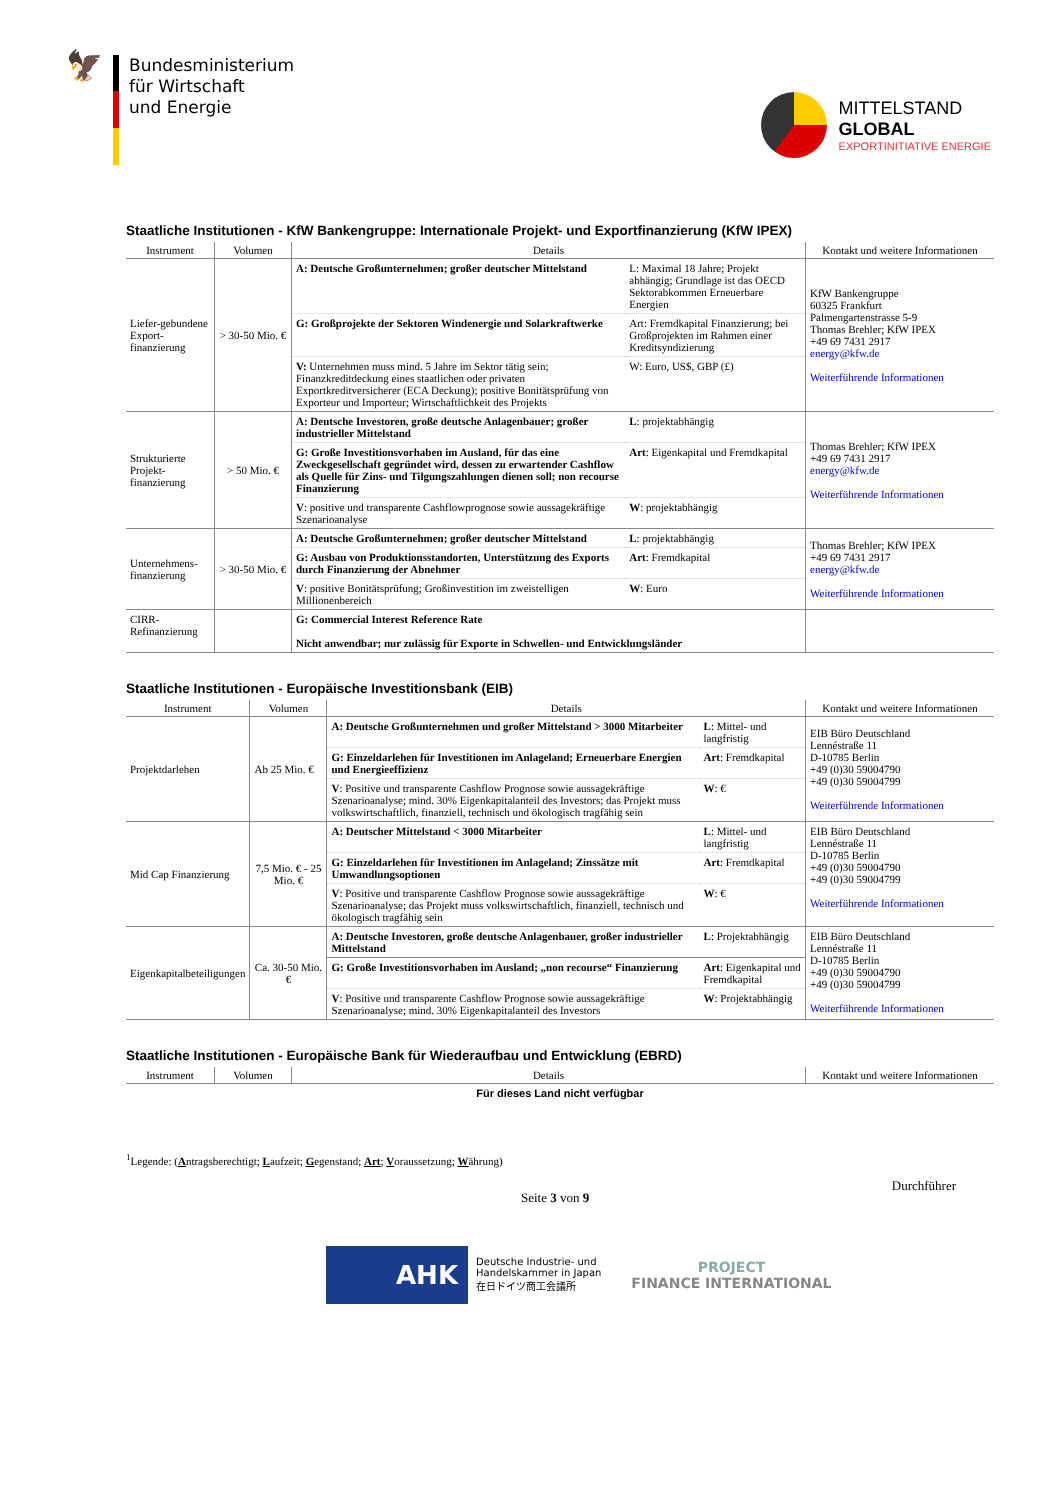🦅
Bundesministerium
für Wirtschaft
und Energie
MITTELSTAND
GLOBAL
EXPORTINITIATIVE ENERGIE
Staatliche Institutionen - KfW Bankengruppe: Internationale Projekt- und Exportfinanzierung (KfW IPEX)
| Instrument | Volumen | Details | | Kontakt und weitere Informationen |
| --- | --- | --- | --- | --- |
| Liefer-gebundene Export-finanzierung | > 30-50 Mio. € | A: Deutsche Großunternehmen; großer deutscher Mittelstand | L: Maximal 18 Jahre; Projekt abhängig; Grundlage ist das OECD Sektorabkommen Erneuerbare Energien | KfW Bankengruppe 60325 Frankfurt Palmengartenstrasse 5-9 Thomas Brehler; KfW IPEX +49 69 7431 2917 energy@kfw.de Weiterführende Informationen |
| | | G: Großprojekte der Sektoren Windenergie und Solarkraftwerke | Art: Fremdkapital Finanzierung; bei Großprojekten im Rahmen einer Kreditsyndizierung | |
| | | V: Unternehmen muss mind. 5 Jahre im Sektor tätig sein; Finanzkreditdeckung eines staatlichen oder privaten Exportkreditversicherer (ECA Deckung); positive Bonitätsprüfung von Exporteur und Importeur; Wirtschaftlichkeit des Projekts | W: Euro, US$, GBP (£) | |
| Strukturierte Projekt-finanzierung | > 50 Mio. € | A: Deutsche Investoren, große deutsche Anlagenbauer; großer industrieller Mittelstand | L : projektabhängig | Thomas Brehler; KfW IPEX +49 69 7431 2917 energy@kfw.de Weiterführende Informationen |
| | | G: Große Investitionsvorhaben im Ausland, für das eine Zweckgesellschaft gegründet wird, dessen zu erwartender Cashflow als Quelle für Zins- und Tilgungszahlungen dienen soll; non recourse Finanzierung | Art : Eigenkapital und Fremdkapital | |
| | | V : positive und transparente Cashflowprognose sowie aussagekräftige Szenarioanalyse | W : projektabhängig | |
| Unternehmens-finanzierung | > 30-50 Mio. € | A: Deutsche Großunternehmen; großer deutscher Mittelstand | L : projektabhängig | Thomas Brehler; KfW IPEX +49 69 7431 2917 energy@kfw.de Weiterführende Informationen |
| | | G: Ausbau von Produktionsstandorten, Unterstützung des Exports durch Finanzierung der Abnehmer | Art : Fremdkapital | |
| | | V : positive Bonitätsprüfung; Großinvestition im zweistelligen Millionenbereich | W : Euro | |
| CIRR-Refinanzierung | | G: Commercial Interest Reference Rate Nicht anwendbar; nur zulässig für Exporte in Schwellen- und Entwicklungsländer | | |
Staatliche Institutionen - Europäische Investitionsbank (EIB)
| Instrument | Volumen | Details | | Kontakt und weitere Informationen |
| --- | --- | --- | --- | --- |
| Projektdarlehen | Ab 25 Mio. € | A: Deutsche Großunternehmen und großer Mittelstand > 3000 Mitarbeiter | L : Mittel- und langfristig | EIB Büro Deutschland Lennéstraße 11 D-10785 Berlin +49 (0)30 59004790 +49 (0)30 59004799 Weiterführende Informationen |
| | | G: Einzeldarlehen für Investitionen im Anlageland; Erneuerbare Energien und Energieeffizienz | Art : Fremdkapital | |
| | | V : Positive und transparente Cashflow Prognose sowie aussagekräftige Szenarioanalyse; mind. 30% Eigenkapitalanteil des Investors; das Projekt muss volkswirtschaftlich, finanziell, technisch und ökologisch tragfähig sein | W : € | |
| Mid Cap Finanzierung | 7,5 Mio. € - 25 Mio. € | A: Deutscher Mittelstand < 3000 Mitarbeiter | L : Mittel- und langfristig | EIB Büro Deutschland Lennéstraße 11 D-10785 Berlin +49 (0)30 59004790 +49 (0)30 59004799 Weiterführende Informationen |
| | | G: Einzeldarlehen für Investitionen im Anlageland; Zinssätze mit Umwandlungsoptionen | Art : Fremdkapital | |
| | | V : Positive und transparente Cashflow Prognose sowie aussagekräftige Szenarioanalyse; das Projekt muss volkswirtschaftlich, finanziell, technisch und ökologisch tragfähig sein | W : € | |
| Eigenkapitalbeteiligungen | Ca. 30-50 Mio. € | A: Deutsche Investoren, große deutsche Anlagenbauer, großer industrieller Mittelstand | L : Projektabhängig | EIB Büro Deutschland Lennéstraße 11 D-10785 Berlin +49 (0)30 59004790 +49 (0)30 59004799 Weiterführende Informationen |
| | | G: Große Investitionsvorhaben im Ausland; „non recourse“ Finanzierung | Art : Eigenkapital und Fremdkapital | |
| | | V : Positive und transparente Cashflow Prognose sowie aussagekräftige Szenarioanalyse; mind. 30% Eigenkapitalanteil des Investors | W : Projektabhängig | |
Staatliche Institutionen - Europäische Bank für Wiederaufbau und Entwicklung (EBRD)
| Instrument | Volumen | Details | Kontakt und weitere Informationen |
| --- | --- | --- | --- |
| Für dieses Land nicht verfügbar | | | |
<sup>1</sup> Legende: (Antragsberechtigt; Laufzeit; Gegenstand; Art; Voraussetzung; Währung)
Seite 3 von 9 Durchführer
AHK
Deutsche Industrie- und
Handelskammer in Japan
在日ドイツ商工会議所
PROJECT
FINANCE INTERNATIONAL